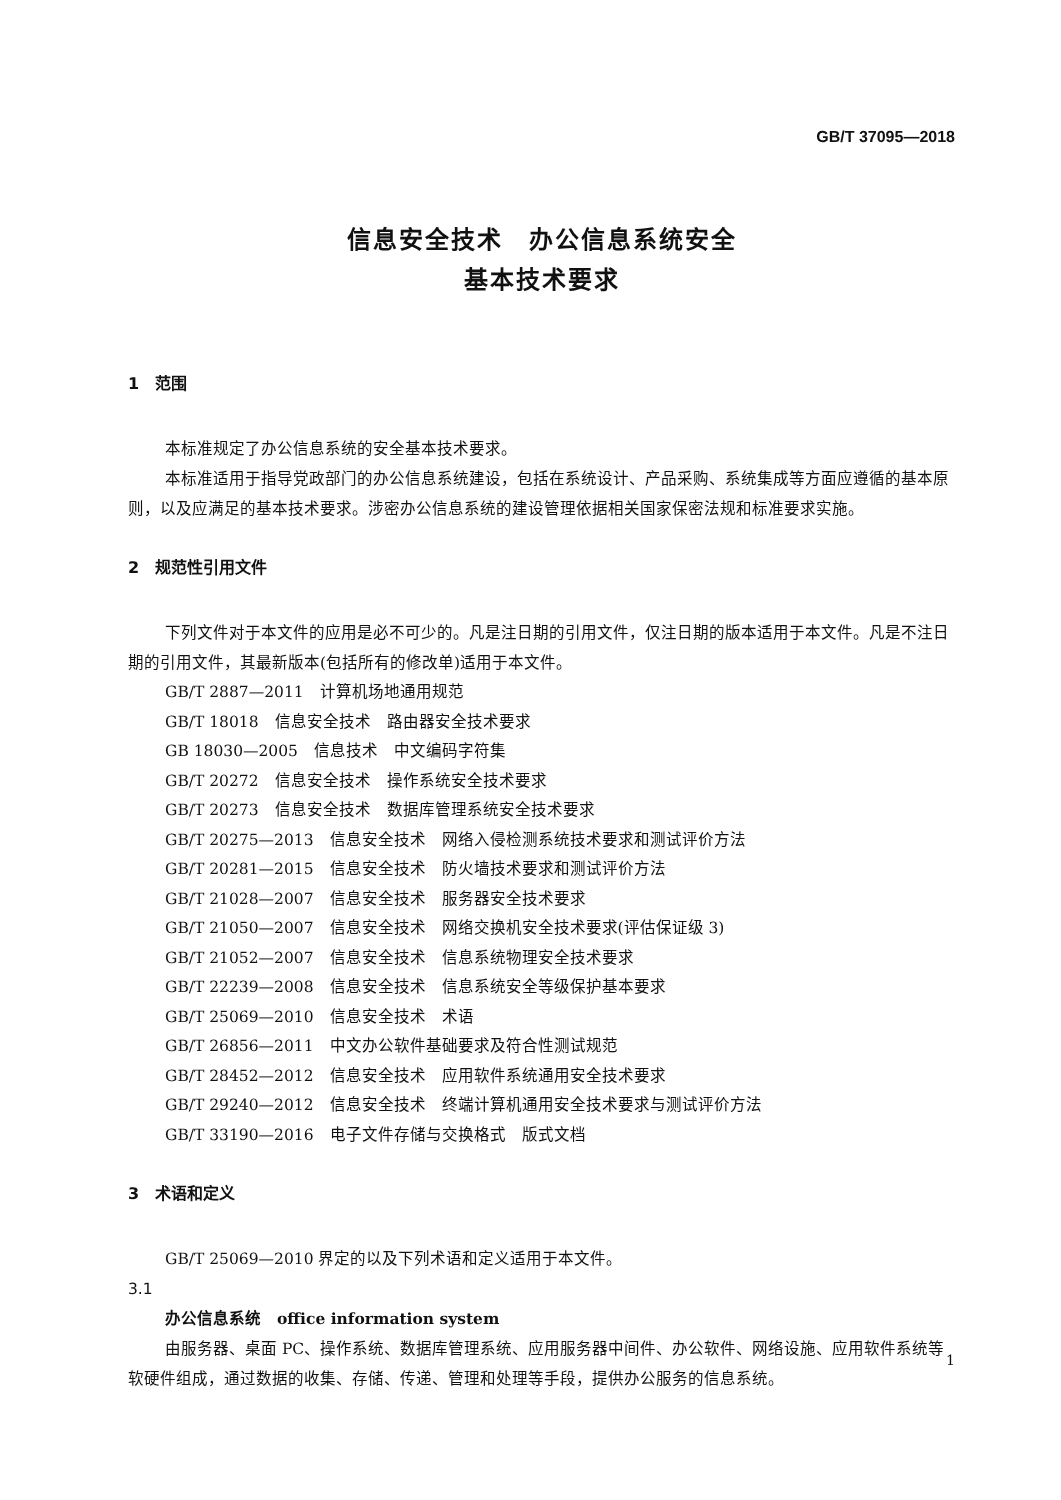GB/T 37095—2018
信息安全技术　办公信息系统安全
基本技术要求
1　范围
本标准规定了办公信息系统的安全基本技术要求。
本标准适用于指导党政部门的办公信息系统建设，包括在系统设计、产品采购、系统集成等方面应遵循的基本原则，以及应满足的基本技术要求。涉密办公信息系统的建设管理依据相关国家保密法规和标准要求实施。
2　规范性引用文件
下列文件对于本文件的应用是必不可少的。凡是注日期的引用文件，仅注日期的版本适用于本文件。凡是不注日期的引用文件，其最新版本(包括所有的修改单)适用于本文件。
GB/T 2887—2011　计算机场地通用规范
GB/T 18018　信息安全技术　路由器安全技术要求
GB 18030—2005　信息技术　中文编码字符集
GB/T 20272　信息安全技术　操作系统安全技术要求
GB/T 20273　信息安全技术　数据库管理系统安全技术要求
GB/T 20275—2013　信息安全技术　网络入侵检测系统技术要求和测试评价方法
GB/T 20281—2015　信息安全技术　防火墙技术要求和测试评价方法
GB/T 21028—2007　信息安全技术　服务器安全技术要求
GB/T 21050—2007　信息安全技术　网络交换机安全技术要求(评估保证级 3)
GB/T 21052—2007　信息安全技术　信息系统物理安全技术要求
GB/T 22239—2008　信息安全技术　信息系统安全等级保护基本要求
GB/T 25069—2010　信息安全技术　术语
GB/T 26856—2011　中文办公软件基础要求及符合性测试规范
GB/T 28452—2012　信息安全技术　应用软件系统通用安全技术要求
GB/T 29240—2012　信息安全技术　终端计算机通用安全技术要求与测试评价方法
GB/T 33190—2016　电子文件存储与交换格式　版式文档
3　术语和定义
GB/T 25069—2010 界定的以及下列术语和定义适用于本文件。
3.1
办公信息系统　office information system
由服务器、桌面 PC、操作系统、数据库管理系统、应用服务器中间件、办公软件、网络设施、应用软件系统等软硬件组成，通过数据的收集、存储、传递、管理和处理等手段，提供办公服务的信息系统。
1